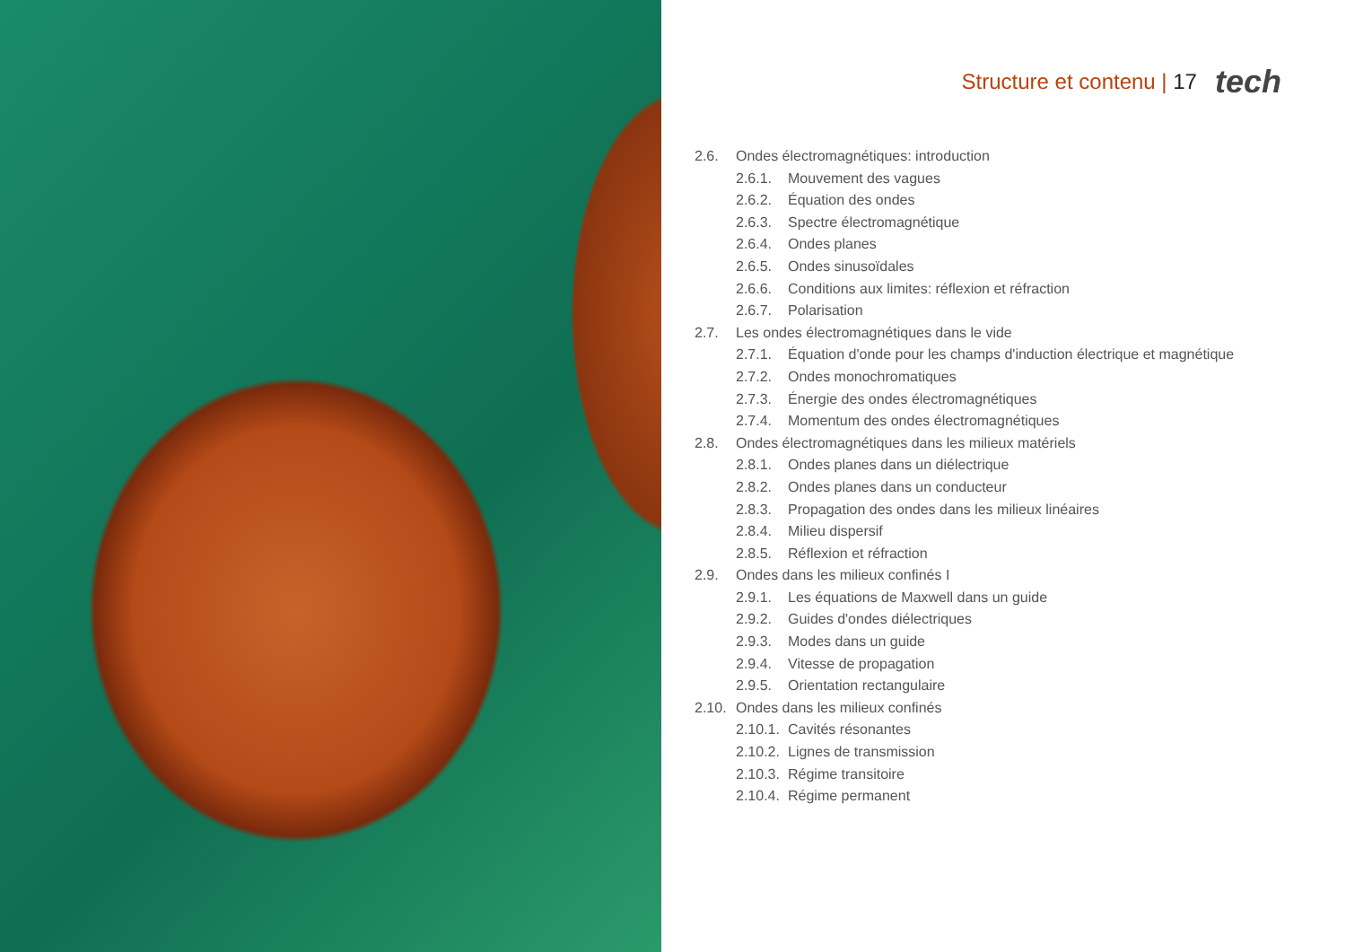Structure et contenu | 17
tech
2.6. Ondes électromagnétiques: introduction
2.6.1. Mouvement des vagues
2.6.2. Équation des ondes
2.6.3. Spectre électromagnétique
2.6.4. Ondes planes
2.6.5. Ondes sinusoïdales
2.6.6. Conditions aux limites: réflexion et réfraction
2.6.7. Polarisation
2.7. Les ondes électromagnétiques dans le vide
2.7.1. Équation d'onde pour les champs d'induction électrique et magnétique
2.7.2. Ondes monochromatiques
2.7.3. Énergie des ondes électromagnétiques
2.7.4. Momentum des ondes électromagnétiques
2.8. Ondes électromagnétiques dans les milieux matériels
2.8.1. Ondes planes dans un diélectrique
2.8.2. Ondes planes dans un conducteur
2.8.3. Propagation des ondes dans les milieux linéaires
2.8.4. Milieu dispersif
2.8.5. Réflexion et réfraction
2.9. Ondes dans les milieux confinés I
2.9.1. Les équations de Maxwell dans un guide
2.9.2. Guides d'ondes diélectriques
2.9.3. Modes dans un guide
2.9.4. Vitesse de propagation
2.9.5. Orientation rectangulaire
2.10. Ondes dans les milieux confinés
2.10.1. Cavités résonantes
2.10.2. Lignes de transmission
2.10.3. Régime transitoire
2.10.4. Régime permanent